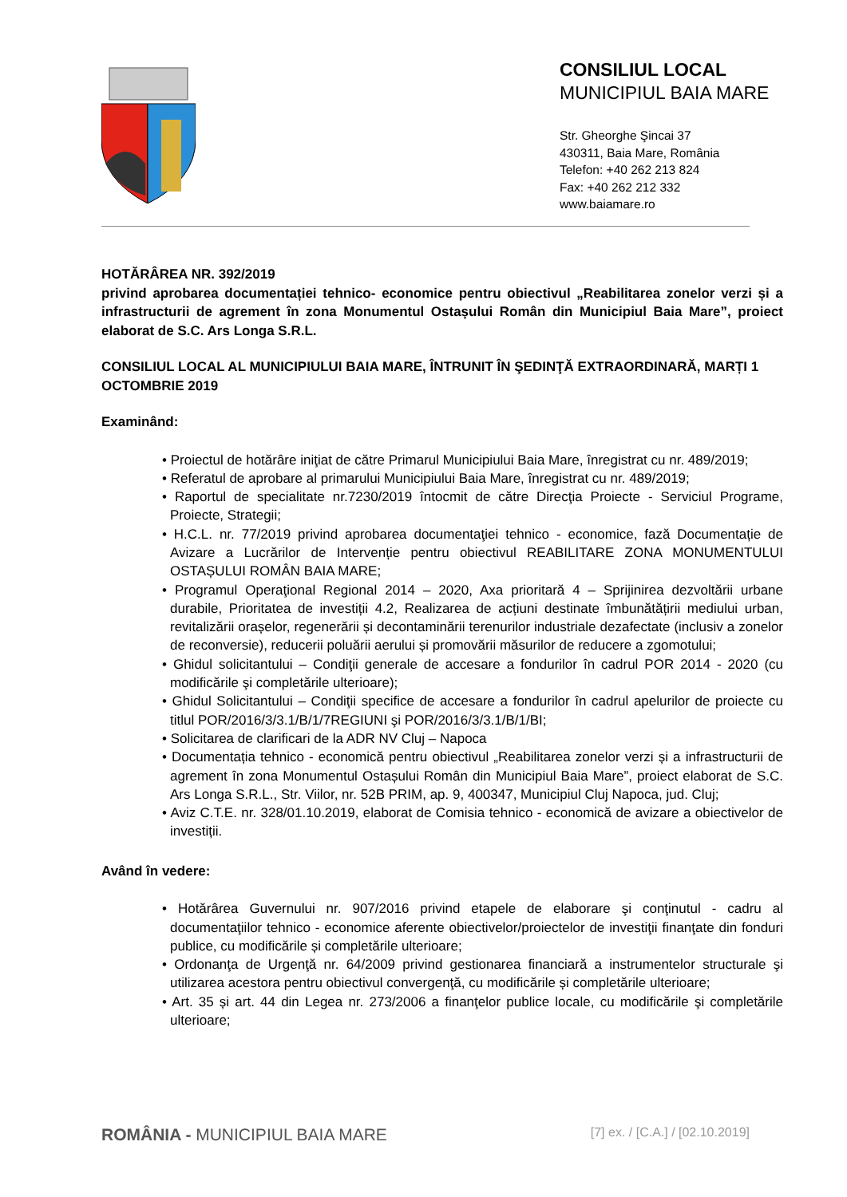CONSILIUL LOCAL
MUNICIPIUL BAIA MARE
Str. Gheorghe Şincai 37
430311, Baia Mare, România
Telefon: +40 262 213 824
Fax: +40 262 212 332
www.baiamare.ro
HOTĂRÂREA NR. 392/2019
privind aprobarea documentației tehnico- economice pentru obiectivul „Reabilitarea zonelor verzi și a infrastructurii de agrement în zona Monumentul Ostașului Român din Municipiul Baia Mare”, proiect elaborat de S.C. Ars Longa S.R.L.
CONSILIUL LOCAL AL MUNICIPIULUI BAIA MARE, ÎNTRUNIT ÎN ŞEDINŢĂ EXTRAORDINARĂ, MARȚI 1 OCTOMBRIE 2019
Examinând:
• Proiectul de hotărâre iniţiat de către Primarul Municipiului Baia Mare, înregistrat cu nr. 489/2019;
• Referatul de aprobare al primarului Municipiului Baia Mare, înregistrat cu nr. 489/2019;
• Raportul de specialitate nr.7230/2019 întocmit de către Direcţia Proiecte - Serviciul Programe, Proiecte, Strategii;
• H.C.L. nr. 77/2019 privind aprobarea documentaţiei tehnico - economice, fază Documentație de Avizare a Lucrărilor de Intervenție pentru obiectivul REABILITARE ZONA MONUMENTULUI OSTAȘULUI ROMÂN BAIA MARE;
• Programul Operaţional Regional 2014 – 2020, Axa prioritară 4 – Sprijinirea dezvoltării urbane durabile, Prioritatea de investiții 4.2, Realizarea de acțiuni destinate îmbunătățirii mediului urban, revitalizării orașelor, regenerării și decontaminării terenurilor industriale dezafectate (inclusiv a zonelor de reconversie), reducerii poluării aerului și promovării măsurilor de reducere a zgomotului;
• Ghidul solicitantului – Condiţii generale de accesare a fondurilor în cadrul POR 2014 - 2020 (cu modificările şi completările ulterioare);
• Ghidul Solicitantului – Condiţii specifice de accesare a fondurilor în cadrul apelurilor de proiecte cu titlul POR/2016/3/3.1/B/1/7REGIUNI şi POR/2016/3/3.1/B/1/BI;
• Solicitarea de clarificari de la ADR NV Cluj – Napoca
• Documentația tehnico - economică pentru obiectivul „Reabilitarea zonelor verzi și a infrastructurii de agrement în zona Monumentul Ostașului Român din Municipiul Baia Mare”, proiect elaborat de S.C. Ars Longa S.R.L., Str. Viilor, nr. 52B PRIM, ap. 9, 400347, Municipiul Cluj Napoca, jud. Cluj;
• Aviz C.T.E. nr. 328/01.10.2019, elaborat de Comisia tehnico - economică de avizare a obiectivelor de investiții.
Având în vedere:
• Hotărârea Guvernului nr. 907/2016 privind etapele de elaborare şi conţinutul - cadru al documentaţiilor tehnico - economice aferente obiectivelor/proiectelor de investiţii finanţate din fonduri publice, cu modificările și completările ulterioare;
• Ordonanţa de Urgenţă nr. 64/2009 privind gestionarea financiară a instrumentelor structurale şi utilizarea acestora pentru obiectivul convergenţă, cu modificările și completările ulterioare;
• Art. 35 și art. 44 din Legea nr. 273/2006 a finanţelor publice locale, cu modificările şi completările ulterioare;
ROMÂNIA - MUNICIPIUL BAIA MARE [7] ex. / [C.A.] / [02.10.2019]